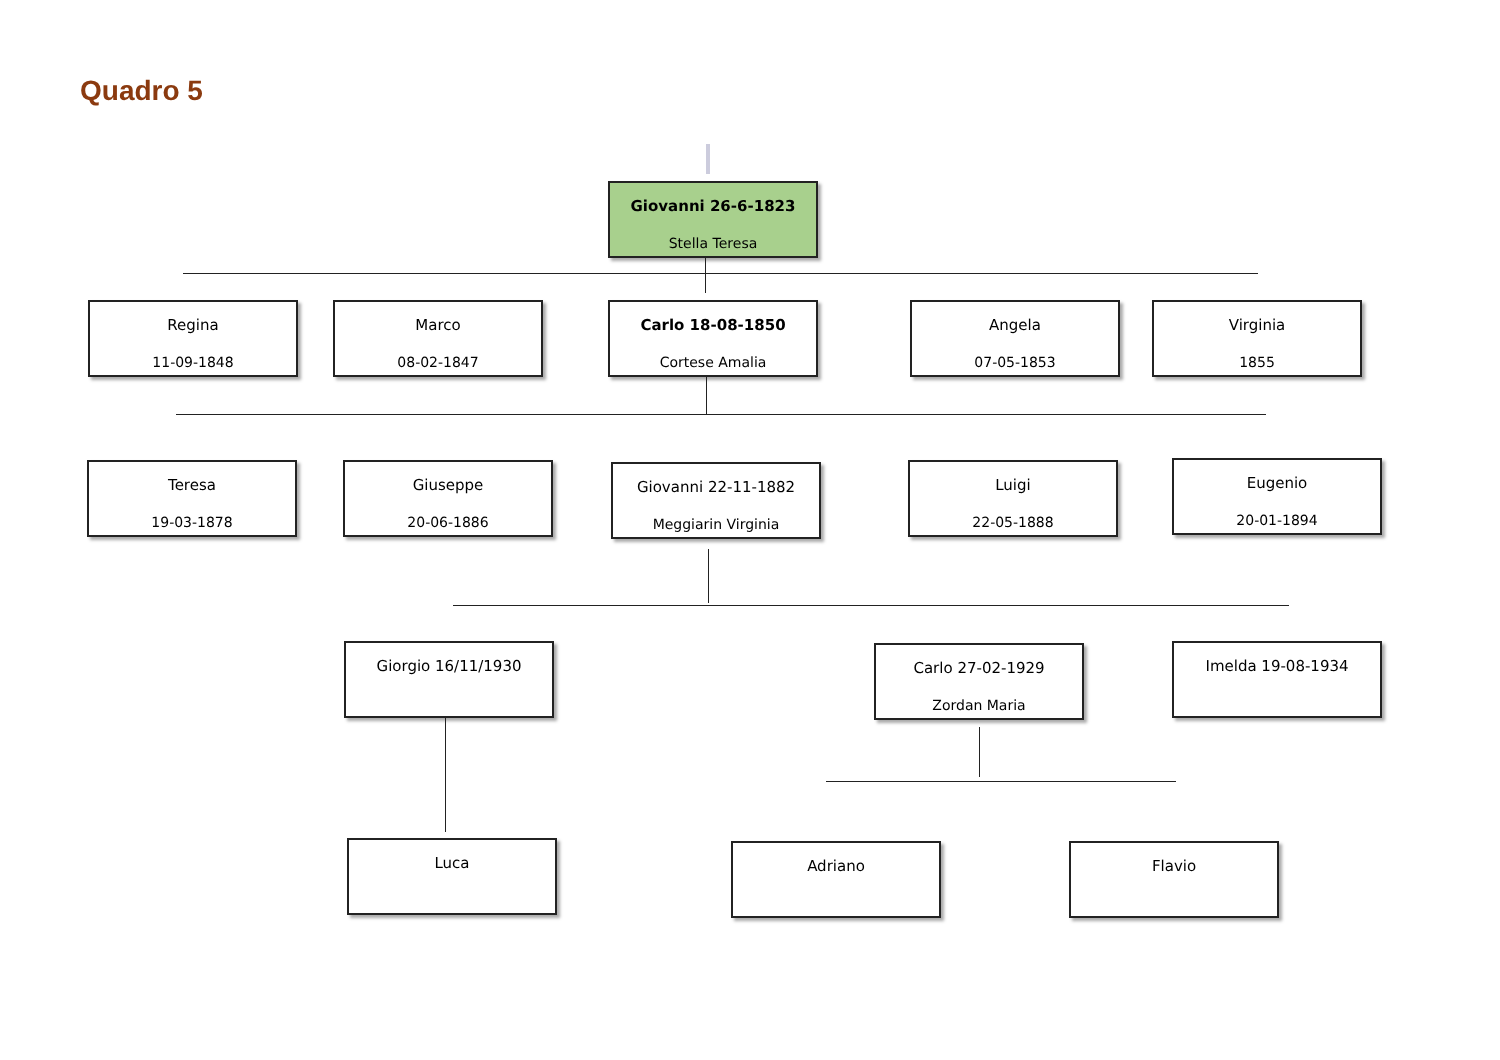Quadro 5
Giovanni 26-6-1823
Stella Teresa
Regina
11-09-1848
Marco
08-02-1847
Carlo 18-08-1850
Cortese Amalia
Angela
07-05-1853
Virginia
1855
Teresa
19-03-1878
Giuseppe
20-06-1886
Giovanni 22-11-1882
Meggiarin Virginia
Luigi
22-05-1888
Eugenio
20-01-1894
Giorgio 16/11/1930
Carlo 27-02-1929
Zordan Maria
Imelda 19-08-1934
Luca Adriano Flavio